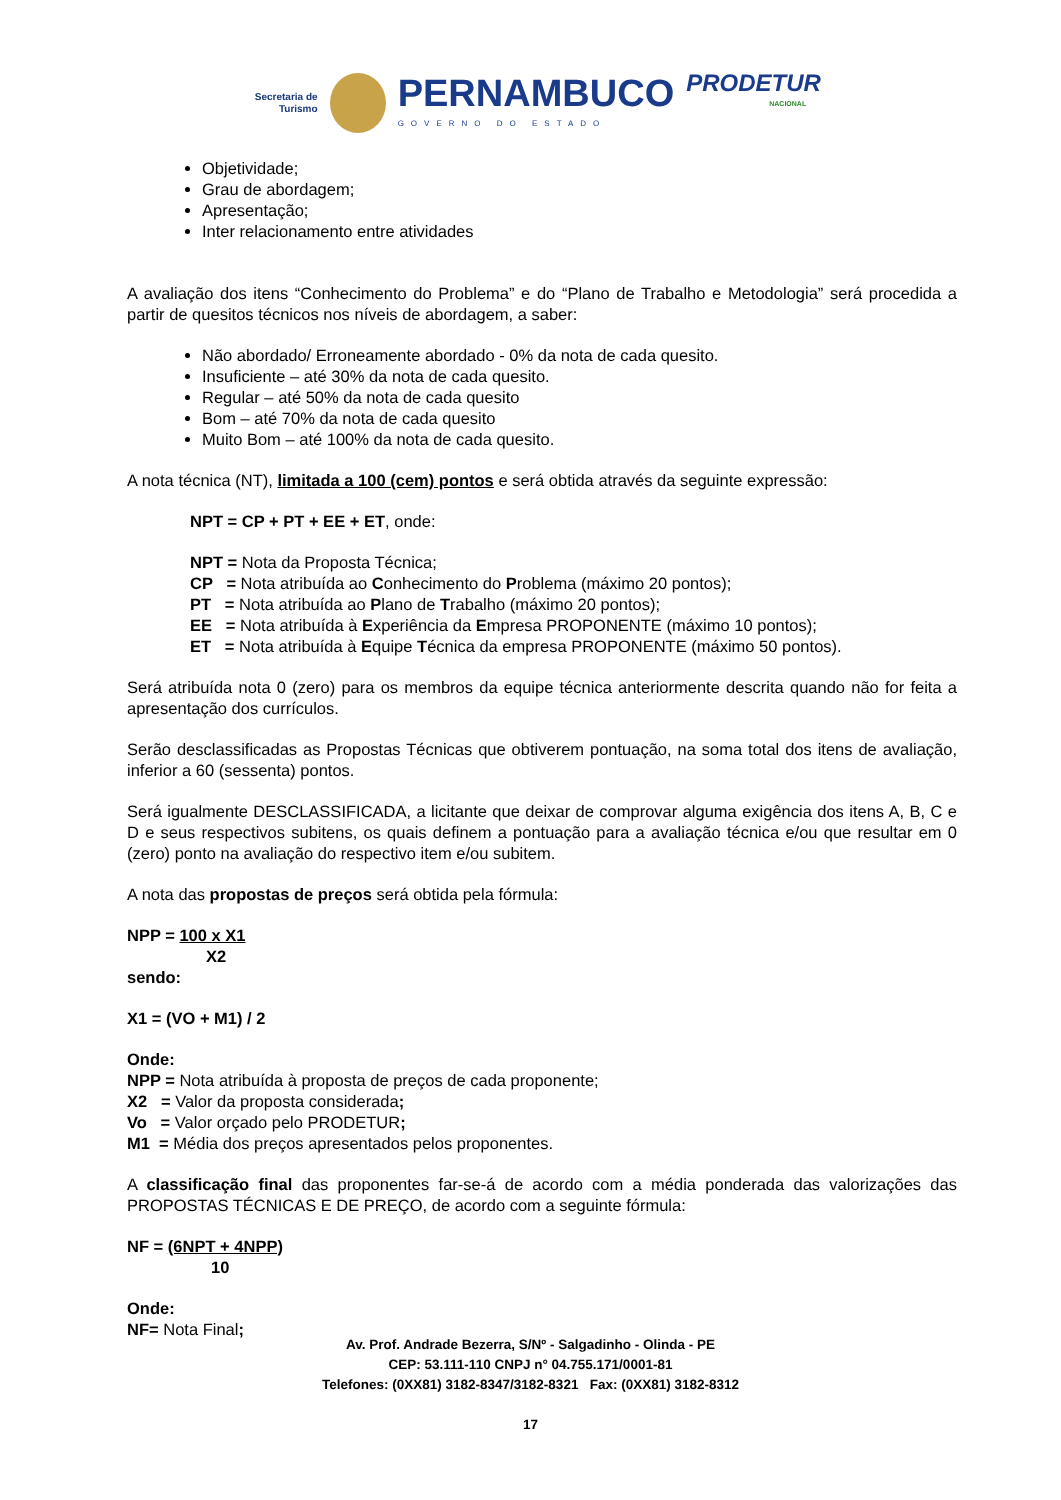Secretaria de
Turismo
PERNAMBUCO
GOVERNO DO ESTADO
PRODETUR
NACIONAL
Objetividade;
Grau de abordagem;
Apresentação;
Inter relacionamento entre atividades
A avaliação dos itens “Conhecimento do Problema” e do “Plano de Trabalho e Metodologia” será procedida a partir de quesitos técnicos nos níveis de abordagem, a saber:
Não abordado/ Erroneamente abordado - 0% da nota de cada quesito.
Insuficiente – até 30% da nota de cada quesito.
Regular – até 50% da nota de cada quesito
Bom – até 70% da nota de cada quesito
Muito Bom – até 100% da nota de cada quesito.
A nota técnica (NT), limitada a 100 (cem) pontos e será obtida através da seguinte expressão:
NPT = CP + PT + EE + ET, onde:
NPT = Nota da Proposta Técnica;
CP = Nota atribuída ao Conhecimento do Problema (máximo 20 pontos);
PT = Nota atribuída ao Plano de Trabalho (máximo 20 pontos);
EE = Nota atribuída à Experiência da Empresa PROPONENTE (máximo 10 pontos);
ET = Nota atribuída à Equipe Técnica da empresa PROPONENTE (máximo 50 pontos).
Será atribuída nota 0 (zero) para os membros da equipe técnica anteriormente descrita quando não for feita a apresentação dos currículos.
Serão desclassificadas as Propostas Técnicas que obtiverem pontuação, na soma total dos itens de avaliação, inferior a 60 (sessenta) pontos.
Será igualmente DESCLASSIFICADA, a licitante que deixar de comprovar alguma exigência dos itens A, B, C e D e seus respectivos subitens, os quais definem a pontuação para a avaliação técnica e/ou que resultar em 0 (zero) ponto na avaliação do respectivo item e/ou subitem.
A nota das propostas de preços será obtida pela fórmula:
NPP = 100 x X1
X2
sendo:
X1 = (VO + M1) / 2
Onde:
NPP = Nota atribuída à proposta de preços de cada proponente;
X2 = Valor da proposta considerada;
Vo = Valor orçado pelo PRODETUR;
M1 = Média dos preços apresentados pelos proponentes.
A classificação final das proponentes far-se-á de acordo com a média ponderada das valorizações das PROPOSTAS TÉCNICAS E DE PREÇO, de acordo com a seguinte fórmula:
NF = (6NPT + 4NPP)
10
Onde:
NF= Nota Final;
Av. Prof. Andrade Bezerra, S/Nº - Salgadinho - Olinda - PE
CEP: 53.111-110 CNPJ n° 04.755.171/0001-81
Telefones: (0XX81) 3182-8347/3182-8321 Fax: (0XX81) 3182-8312
17